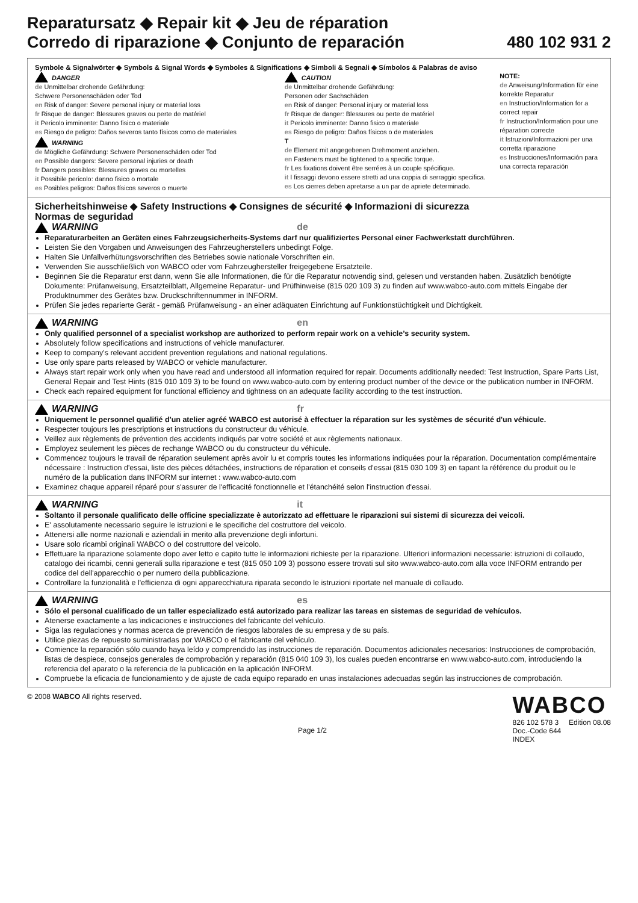Reparatursatz ◆ Repair kit ◆ Jeu de réparation
Corredo di riparazione ◆ Conjunto de reparación
480 102 931 2
Symbole & Signalwörter ◆ Symbols & Signal Words ◆ Symboles & Significations ◆ Simboli & Segnali ◆ Símbolos & Palabras de aviso
DANGER
de Unmittelbar drohende Gefährdung:
Schwere Personenschäden oder Tod
en Risk of danger: Severe personal injury or material loss
fr Risque de danger: Blessures graves ou perte de matériel
it Pericolo imminente: Danno fisico o materiale
es Riesgo de peligro: Daños severos tanto físicos como de materiales
WARNING
de Mögliche Gefährdung: Schwere Personenschäden oder Tod
en Possible dangers: Severe personal injuries or death
fr Dangers possibles: Blessures graves ou mortelles
it Possibile pericolo: danno fisico o mortale
es Posibles peligros: Daños físicos severos o muerte
CAUTION
de Unmittelbar drohende Gefährdung:
Personen oder Sachschäden
en Risk of danger: Personal injury or material loss
fr Risque de danger: Blessures ou perte de matériel
it Pericolo imminente: Danno fisico o materiale
es Riesgo de peligro: Daños físicos o de materiales
T
de Element mit angegebenen Drehmoment anziehen.
en Fasteners must be tightened to a specific torque.
fr Les fixations doivent être serrées à un couple spécifique.
it I fissaggi devono essere stretti ad una coppia di serraggio specifica.
es Los cierres deben apretarse a un par de apriete determinado.
NOTE:
de Anweisung/Information für eine korrekte Reparatur
en Instruction/Information for a correct repair
fr Instruction/Information pour une réparation correcte
it Istruzioni/Informazioni per una corretta riparazione
es Instrucciones/Información para una correcta reparación
Sicherheitshinweise ◆ Safety Instructions ◆ Consignes de sécurité ◆ Informazioni di sicurezza
Normas de seguridad
WARNING de
Reparaturarbeiten an Geräten eines Fahrzeugsicherheits-Systems darf nur qualifiziertes Personal einer Fachwerkstatt durchführen.
Leisten Sie den Vorgaben und Anweisungen des Fahrzeugherstellers unbedingt Folge.
Halten Sie Unfallverhütungsvorschriften des Betriebes sowie nationale Vorschriften ein.
Verwenden Sie ausschließlich von WABCO oder vom Fahrzeughersteller freigegebene Ersatzteile.
Beginnen Sie die Reparatur erst dann, wenn Sie alle Informationen, die für die Reparatur notwendig sind, gelesen und verstanden haben. Zusätzlich benötigte Dokumente: Prüfanweisung, Ersatzteilblatt, Allgemeine Reparatur- und Prüfhinweise (815 020 109 3) zu finden auf www.wabco-auto.com mittels Eingabe der Produktnummer des Gerätes bzw. Druckschriftennummer in INFORM.
Prüfen Sie jedes reparierte Gerät - gemäß Prüfanweisung - an einer adäquaten Einrichtung auf Funktionstüchtigkeit und Dichtigkeit.
WARNING en
Only qualified personnel of a specialist workshop are authorized to perform repair work on a vehicle’s security system.
Absolutely follow specifications and instructions of vehicle manufacturer.
Keep to company's relevant accident prevention regulations and national regulations.
Use only spare parts released by WABCO or vehicle manufacturer.
Always start repair work only when you have read and understood all information required for repair. Documents additionally needed: Test Instruction, Spare Parts List, General Repair and Test Hints (815 010 109 3) to be found on www.wabco-auto.com by entering product number of the device or the publication number in INFORM.
Check each repaired equipment for functional efficiency and tightness on an adequate facility according to the test instruction.
WARNING fr
Uniquement le personnel qualifié d'un atelier agréé WABCO est autorisé à effectuer la réparation sur les systèmes de sécurité d'un véhicule.
Respecter toujours les prescriptions et instructions du constructeur du véhicule.
Veillez aux règlements de prévention des accidents indiqués par votre société et aux règlements nationaux.
Employez seulement les pièces de rechange WABCO ou du constructeur du véhicule.
Commencez toujours le travail de réparation seulement après avoir lu et compris toutes les informations indiquées pour la réparation. Documentation complémentaire nécessaire : Instruction d'essai, liste des pièces détachées, instructions de réparation et conseils d'essai (815 030 109 3) en tapant la référence du produit ou le numéro de la publication dans INFORM sur internet : www.wabco-auto.com
Examinez chaque appareil réparé pour s'assurer de l'efficacité fonctionnelle et l'étanchéité selon l'instruction d'essai.
WARNING it
Soltanto il personale qualificato delle officine specializzate è autorizzato ad effettuare le riparazioni sui sistemi di sicurezza dei veicoli.
E' assolutamente necessario seguire le istruzioni e le specifiche del costruttore del veicolo.
Attenersi alle norme nazionali e aziendali in merito alla prevenzione degli infortuni.
Usare solo ricambi originali WABCO o del costruttore del veicolo.
Effettuare la riparazione solamente dopo aver letto e capito tutte le informazioni richieste per la riparazione. Ulteriori informazioni necessarie: istruzioni di collaudo, catalogo dei ricambi, cenni generali sulla riparazione e test (815 050 109 3) possono essere trovati sul sito www.wabco-auto.com alla voce INFORM entrando per codice del dell'apparecchio o per numero della pubblicazione.
Controllare la funzionalità e l'efficienza di ogni apparecchiatura riparata secondo le istruzioni riportate nel manuale di collaudo.
WARNING es
Sólo el personal cualificado de un taller especializado está autorizado para realizar las tareas en sistemas de seguridad de vehículos.
Atenerse exactamente a las indicaciones e instrucciones del fabricante del vehículo.
Siga las regulaciones y normas acerca de prevención de riesgos laborales de su empresa y de su país.
Utilice piezas de repuesto suministradas por WABCO o el fabricante del vehículo.
Comience la reparación sólo cuando haya leído y comprendido las instrucciones de reparación. Documentos adicionales necesarios: Instrucciones de comprobación, listas de despiece, consejos generales de comprobación y reparación (815 040 109 3), los cuales pueden encontrarse en www.wabco-auto.com, introduciendo la referencia del aparato o la referencia de la publicación en la aplicación INFORM.
Compruebe la eficacia de funcionamiento y de ajuste de cada equipo reparado en unas instalaciones adecuadas según las instrucciones de comprobación.
© 2008 WABCO All rights reserved.
Page 1/2
WABCO
826 102 578 3 Edition 08.08
Doc.-Code 644
INDEX